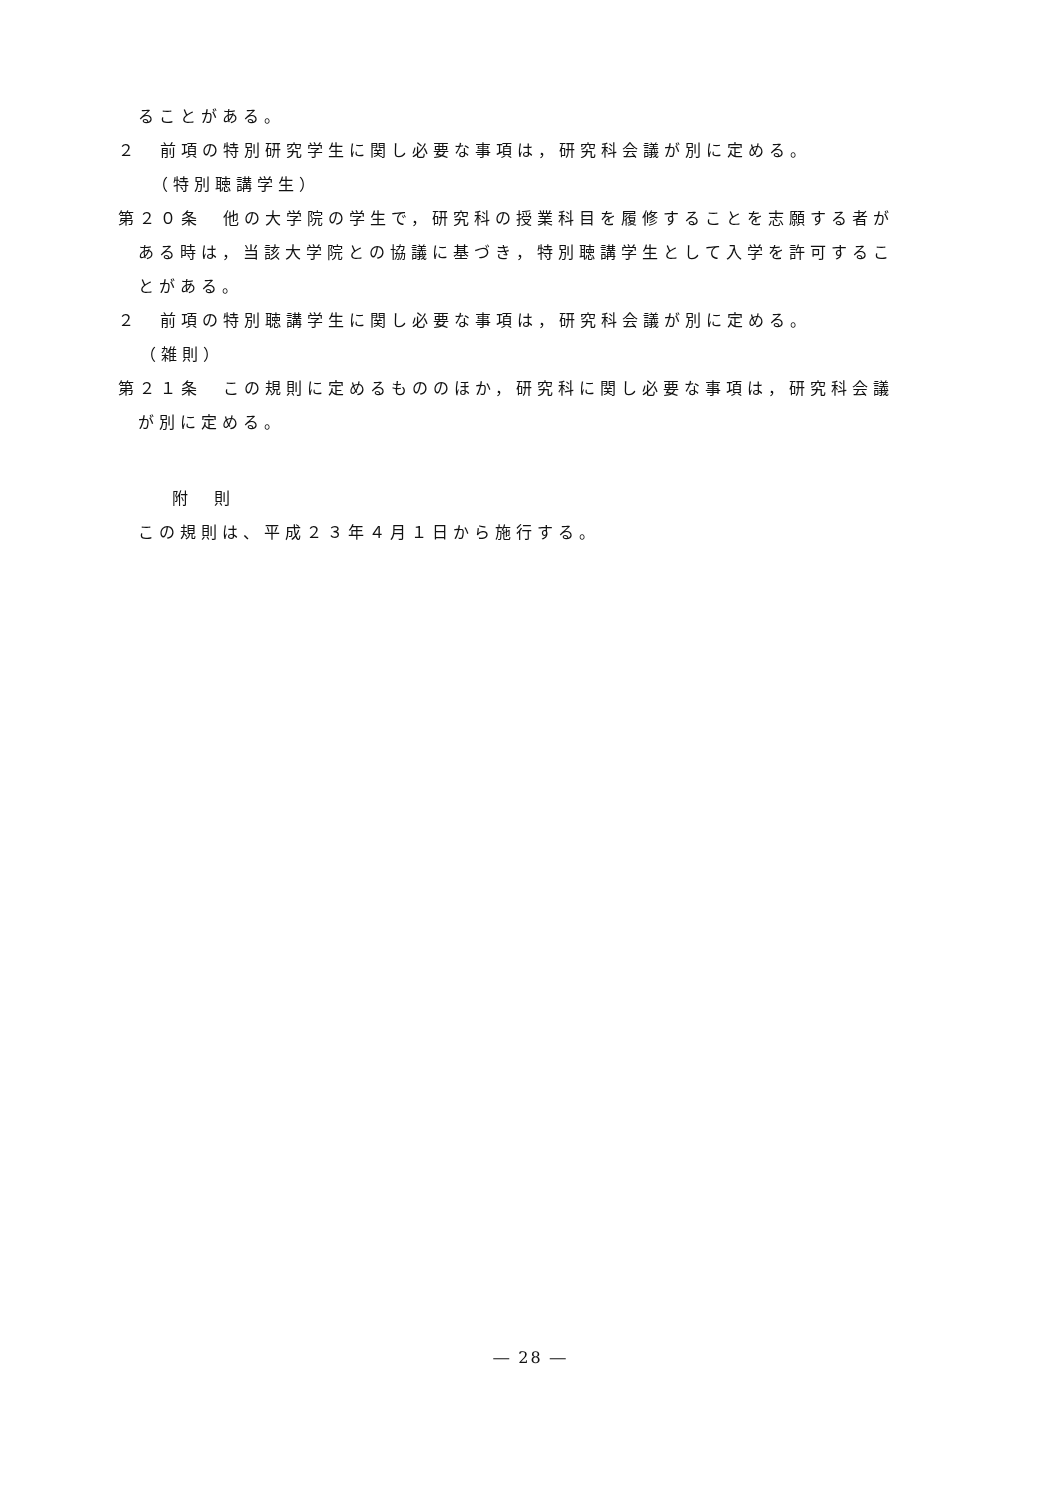ることがある。
２　前項の特別研究学生に関し必要な事項は，研究科会議が別に定める。
（特別聴講学生）
第２０条　他の大学院の学生で，研究科の授業科目を履修することを志願する者が
ある時は，当該大学院との協議に基づき，特別聴講学生として入学を許可するこ
とがある。
２　前項の特別聴講学生に関し必要な事項は，研究科会議が別に定める。
（雑則）
第２１条　この規則に定めるもののほか，研究科に関し必要な事項は，研究科会議
が別に定める。
附　則
この規則は、平成２３年４月１日から施行する。
― 28 ―